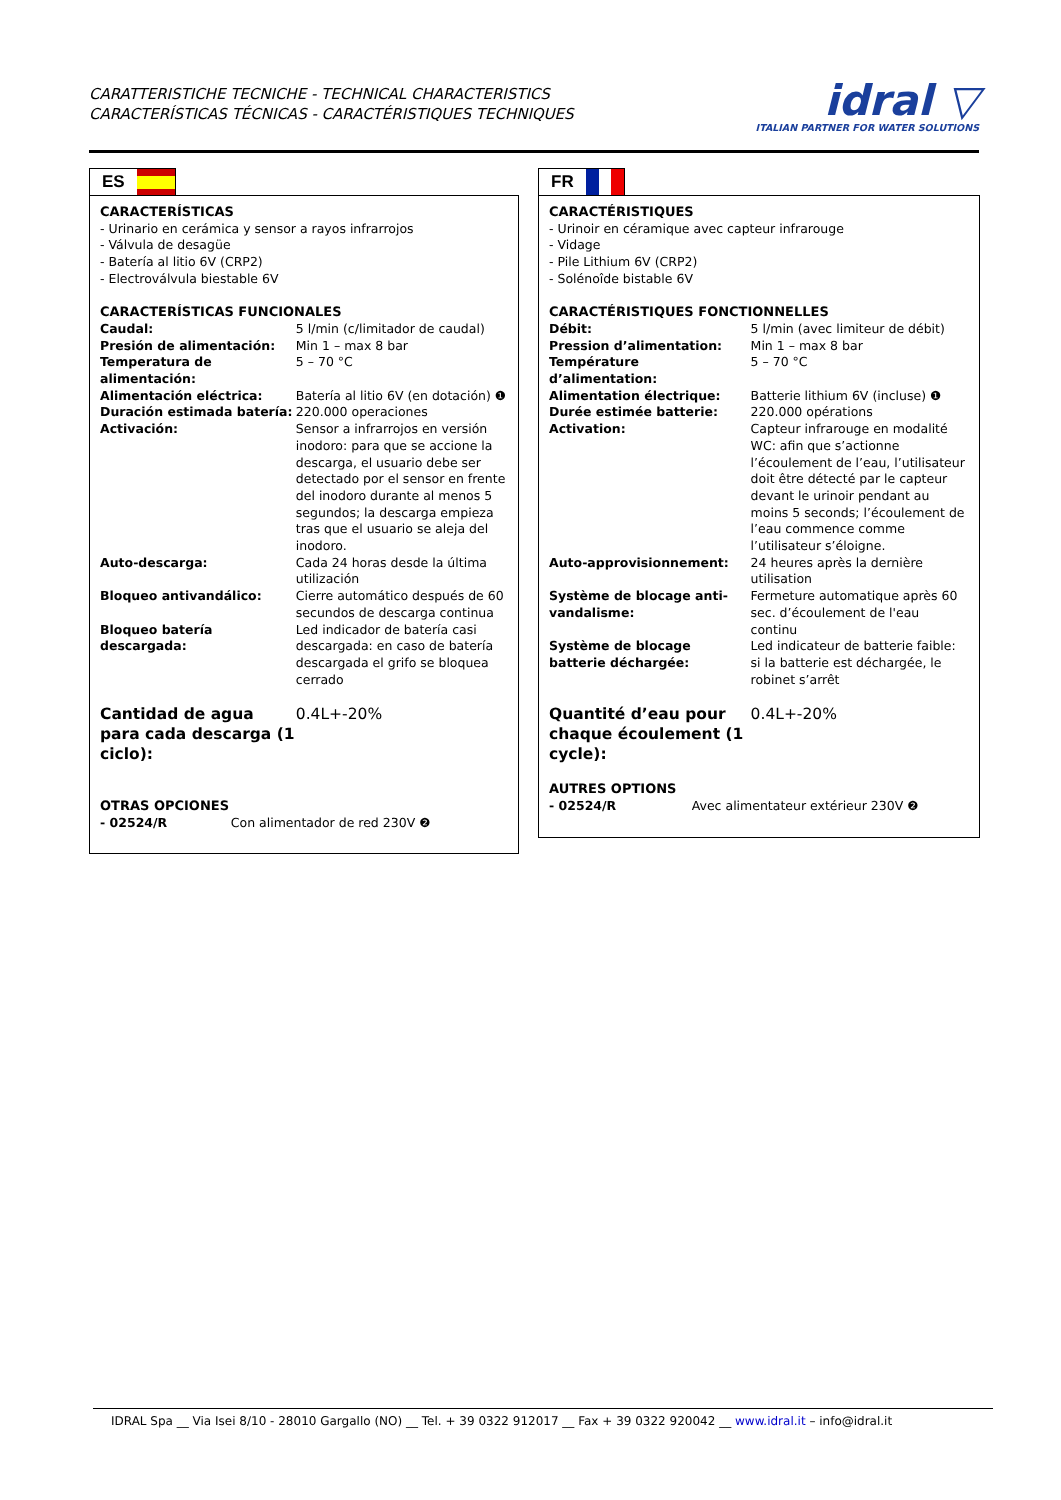CARATTERISTICHE TECNICHE - TECHNICAL CHARACTERISTICS
CARACTERÍSTICAS TÉCNICAS - CARACTÉRISTIQUES TECHNIQUES
idral ▽
ITALIAN PARTNER FOR WATER SOLUTIONS
ES
CARACTERÍSTICAS
- Urinario en cerámica y sensor a rayos infrarrojos
- Válvula de desagüe
- Batería al litio 6V (CRP2)
- Electroválvula biestable 6V
CARACTERÍSTICAS FUNCIONALES
| Caudal: | 5 l/min (c/limitador de caudal) |
| Presión de alimentación: | Min 1 – max 8 bar |
| Temperatura de alimentación: | 5 – 70 °C |
| Alimentación eléctrica: | Batería al litio 6V (en dotación) ❶ |
| Duración estimada batería: | 220.000 operaciones |
| Activación: | Sensor a infrarrojos en versión inodoro: para que se accione la descarga, el usuario debe ser detectado por el sensor en frente del inodoro durante al menos 5 segundos; la descarga empieza tras que el usuario se aleja del inodoro. |
| Auto-descarga: | Cada 24 horas desde la última utilización |
| Bloqueo antivandálico: | Cierre automático después de 60 secundos de descarga continua |
| Bloqueo batería descargada: | Led indicador de batería casi descargada: en caso de batería descargada el grifo se bloquea cerrado |
| Cantidad de agua para cada descarga (1 ciclo): | 0.4L+-20% |
OTRAS OPCIONES
- 02524/R Con alimentador de red 230V ❷
FR
CARACTÉRISTIQUES
- Urinoir en céramique avec capteur infrarouge
- Vidage
- Pile Lithium 6V (CRP2)
- Solénoîde bistable 6V
CARACTÉRISTIQUES FONCTIONNELLES
| Débit: | 5 l/min (avec limiteur de débit) |
| Pression d’alimentation: | Min 1 – max 8 bar |
| Température d’alimentation: | 5 – 70 °C |
| Alimentation électrique: | Batterie lithium 6V (incluse) ❶ |
| Durée estimée batterie: | 220.000 opérations |
| Activation: | Capteur infrarouge en modalité WC: afin que s’actionne l’écoulement de l’eau, l’utilisateur doit être détecté par le capteur devant le urinoir pendant au moins 5 seconds; l’écoulement de l’eau commence comme l’utilisateur s’éloigne. |
| Auto-approvisionnement: | 24 heures après la dernière utilisation |
| Système de blocage anti-vandalisme: | Fermeture automatique après 60 sec. d’écoulement de l'eau continu |
| Système de blocage batterie déchargée: | Led indicateur de batterie faible: si la batterie est déchargée, le robinet s’arrêt |
| Quantité d’eau pour chaque écoulement (1 cycle): | 0.4L+-20% |
AUTRES OPTIONS
- 02524/R Avec alimentateur extérieur 230V ❷
IDRAL Spa __ Via Isei 8/10 - 28010 Gargallo (NO) __ Tel. + 39 0322 912017 __ Fax + 39 0322 920042 __ www.idral.it – info@idral.it